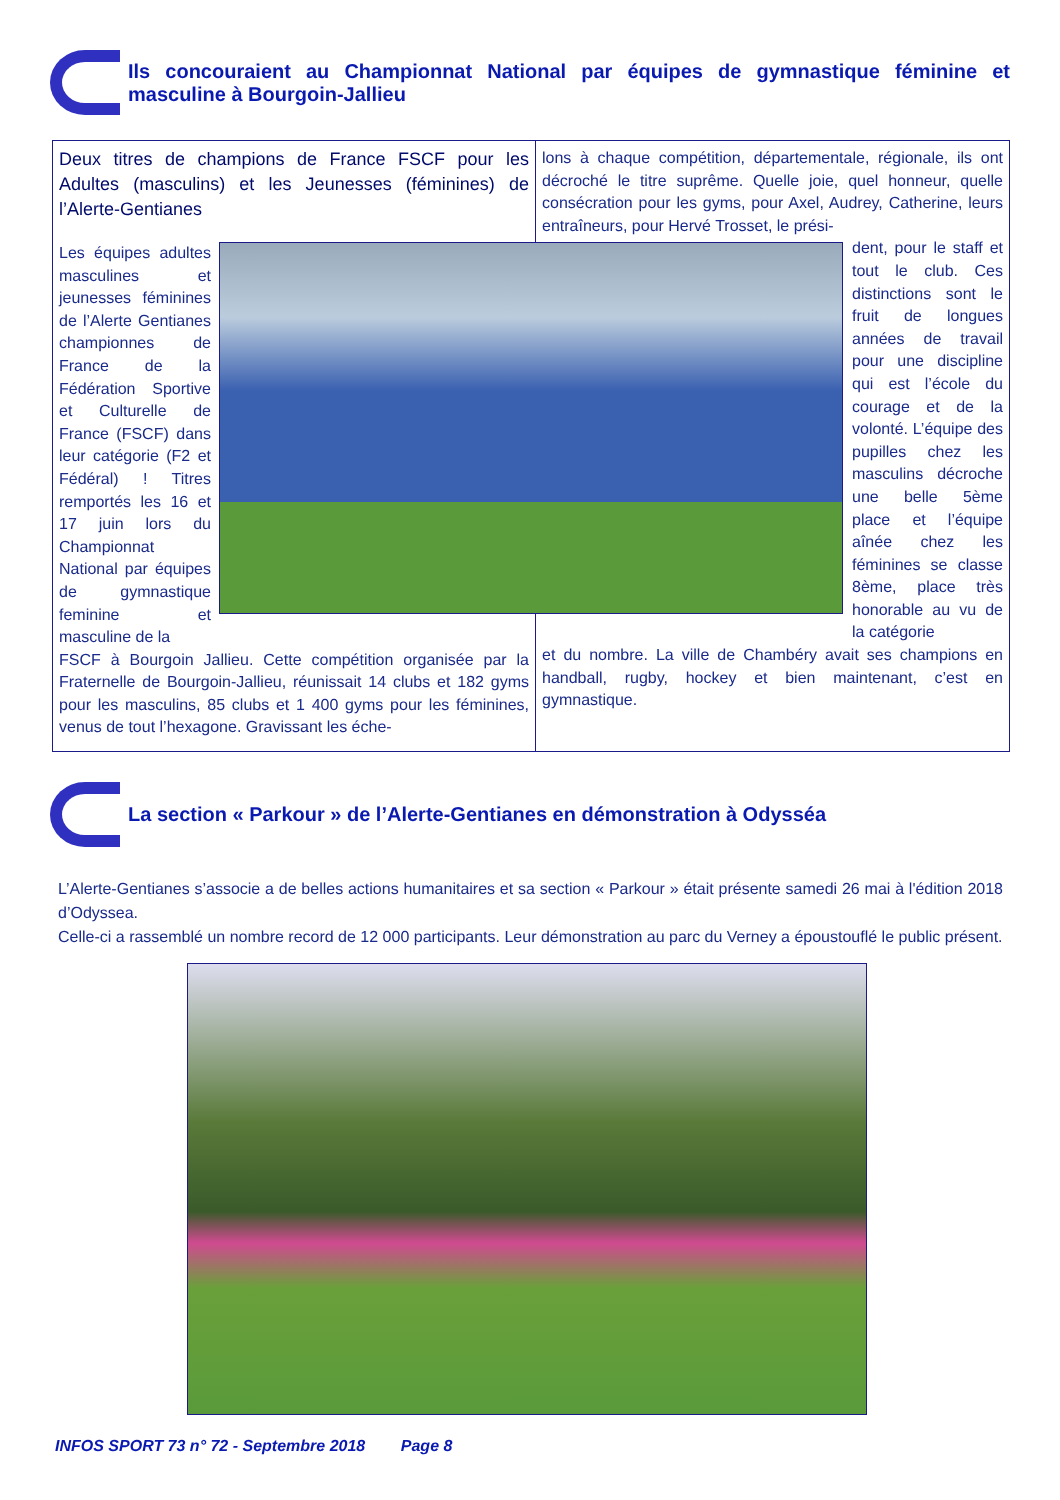Ils concouraient au Championnat National par équipes de gymnastique féminine et masculine à Bourgoin-Jallieu
Deux titres de champions de France FSCF pour les Adultes (masculins) et les Jeunesses (féminines) de l’Alerte-Gentianes
Les équipes adultes masculines et jeunesses féminines de l’Alerte Gentianes championnes de France de la Fédération Sportive et Culturelle de France (FSCF) dans leur catégorie (F2 et Fédéral) ! Titres remportés les 16 et 17 juin lors du Championnat National par équipes de gymnastique feminine et masculine de la
FSCF à Bourgoin Jallieu. Cette compétition organisée par la Fraternelle de Bourgoin-Jallieu, réunissait 14 clubs et 182 gyms pour les masculins, 85 clubs et 1 400 gyms pour les féminines, venus de tout l’hexagone. Gravissant les éche-
lons à chaque compétition, départementale, régionale, ils ont décroché le titre suprême. Quelle joie, quel honneur, quelle consécration pour les gyms, pour Axel, Audrey, Catherine, leurs entraîneurs, pour Hervé Trosset, le prési-
dent, pour le staff et tout le club. Ces distinctions sont le fruit de longues années de travail pour une discipline qui est l’école du courage et de la volonté. L’équipe des pupilles chez les masculins décroche une belle 5ème place et l’équipe aînée chez les féminines se classe 8ème, place très honorable au vu de la catégorie
et du nombre. La ville de Chambéry avait ses champions en handball, rugby, hockey et bien maintenant, c’est en gymnastique.
La section « Parkour » de l’Alerte-Gentianes en démonstration à Odysséa
L’Alerte-Gentianes s’associe a de belles actions humanitaires et sa section « Parkour » était présente samedi 26 mai à l'édition 2018 d’Odyssea.
Celle-ci a rassemblé un nombre record de 12 000 participants. Leur démonstration au parc du Verney a époustouflé le public présent.
INFOS SPORT 73 n° 72 - Septembre 2018 Page 8